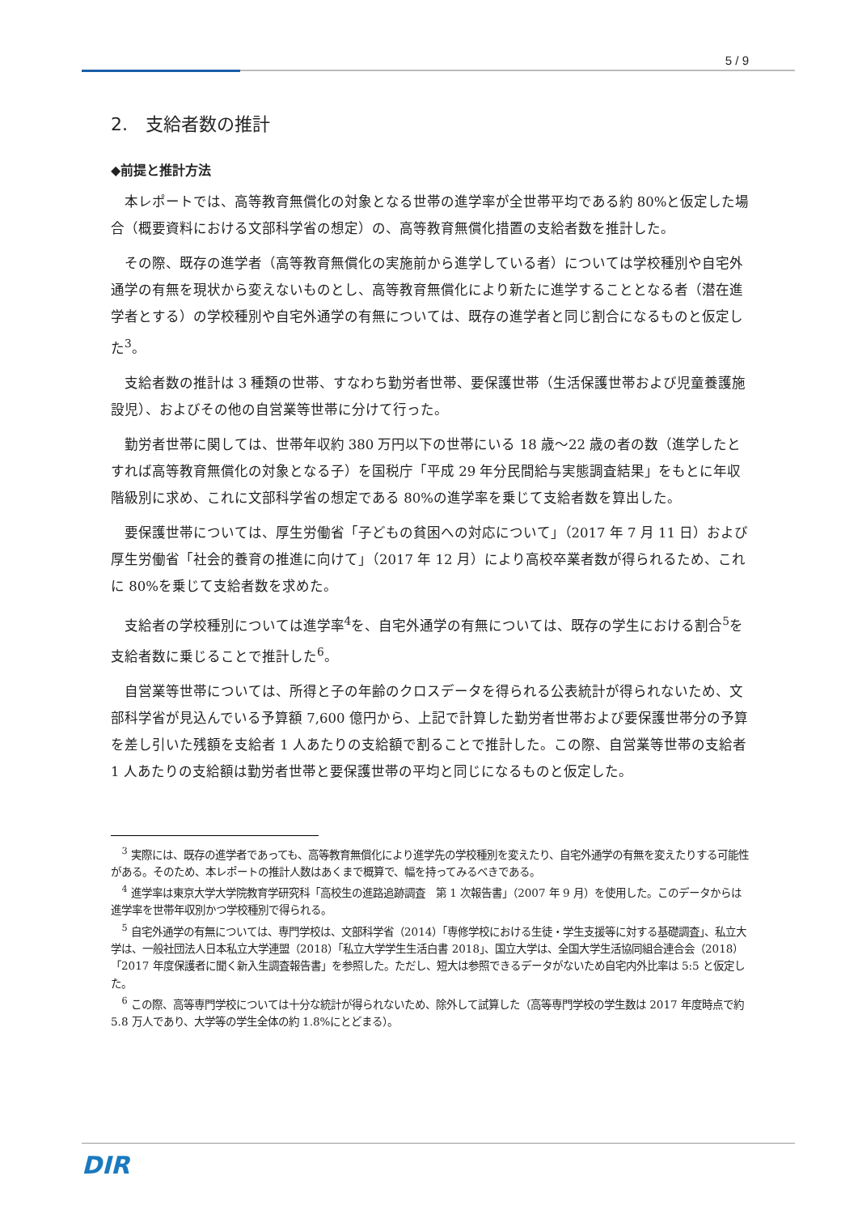5 / 9
2.　支給者数の推計
◆前提と推計方法
本レポートでは、高等教育無償化の対象となる世帯の進学率が全世帯平均である約 80%と仮定した場合（概要資料における文部科学省の想定）の、高等教育無償化措置の支給者数を推計した。
その際、既存の進学者（高等教育無償化の実施前から進学している者）については学校種別や自宅外通学の有無を現状から変えないものとし、高等教育無償化により新たに進学することとなる者（潜在進学者とする）の学校種別や自宅外通学の有無については、既存の進学者と同じ割合になるものと仮定した<sup>3</sup>。
支給者数の推計は 3 種類の世帯、すなわち勤労者世帯、要保護世帯（生活保護世帯および児童養護施設児）、およびその他の自営業等世帯に分けて行った。
勤労者世帯に関しては、世帯年収約 380 万円以下の世帯にいる 18 歳～22 歳の者の数（進学したとすれば高等教育無償化の対象となる子）を国税庁「平成 29 年分民間給与実態調査結果」をもとに年収階級別に求め、これに文部科学省の想定である 80%の進学率を乗じて支給者数を算出した。
要保護世帯については、厚生労働省「子どもの貧困への対応について」（2017 年 7 月 11 日）および厚生労働省「社会的養育の推進に向けて」（2017 年 12 月）により高校卒業者数が得られるため、これに 80%を乗じて支給者数を求めた。
支給者の学校種別については進学率<sup>4</sup>を、自宅外通学の有無については、既存の学生における割合<sup>5</sup>を支給者数に乗じることで推計した<sup>6</sup>。
自営業等世帯については、所得と子の年齢のクロスデータを得られる公表統計が得られないため、文部科学省が見込んでいる予算額 7,600 億円から、上記で計算した勤労者世帯および要保護世帯分の予算を差し引いた残額を支給者 1 人あたりの支給額で割ることで推計した。この際、自営業等世帯の支給者 1 人あたりの支給額は勤労者世帯と要保護世帯の平均と同じになるものと仮定した。
<sup>3</sup> 実際には、既存の進学者であっても、高等教育無償化により進学先の学校種別を変えたり、自宅外通学の有無を変えたりする可能性がある。そのため、本レポートの推計人数はあくまで概算で、幅を持ってみるべきである。
<sup>4</sup> 進学率は東京大学大学院教育学研究科「高校生の進路追跡調査　第 1 次報告書」（2007 年 9 月）を使用した。このデータからは進学率を世帯年収別かつ学校種別で得られる。
<sup>5</sup> 自宅外通学の有無については、専門学校は、文部科学省（2014）「専修学校における生徒・学生支援等に対する基礎調査」、私立大学は、一般社団法人日本私立大学連盟（2018）「私立大学学生生活白書 2018」、国立大学は、全国大学生活協同組合連合会（2018）「2017 年度保護者に聞く新入生調査報告書」を参照した。ただし、短大は参照できるデータがないため自宅内外比率は 5:5 と仮定した。
<sup>6</sup> この際、高等専門学校については十分な統計が得られないため、除外して試算した（高等専門学校の学生数は 2017 年度時点で約 5.8 万人であり、大学等の学生全体の約 1.8%にとどまる）。
DIR